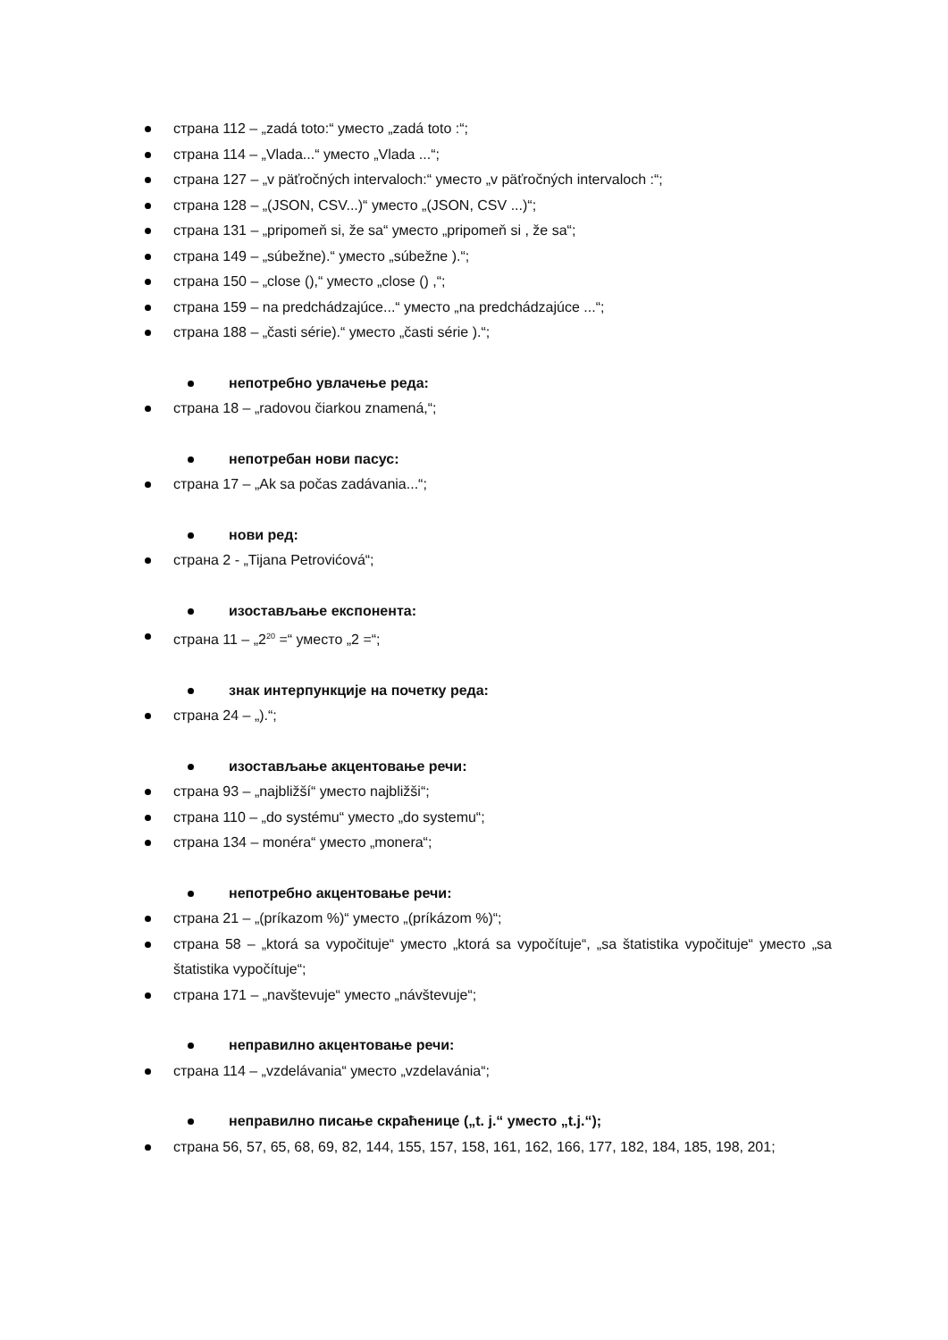страна 112 – „zadá toto:“ уместо „zadá toto :“;
страна 114 – „Vlada...“ уместо „Vlada ...“;
страна 127 – „v päťročných intervaloch:“ уместо „v päťročných intervaloch :“;
страна 128 – „(JSON, CSV...)“ уместо „(JSON, CSV ...)“;
страна 131 – „pripomeň si, že sa“ уместо „pripomeň si , že sa“;
страна 149 – „súbežne).“ уместо „súbežne ).“;
страна 150 – „close (),“ уместо „close () ,“;
страна 159 – na predchádzajúce...“ уместо „na predchádzajúce ...“;
страна 188 – „časti série).“ уместо „časti série ).“;
непотребно увлачење реда:
страна 18 – „radovou čiarkou znamená,“;
непотребан нови пасус:
страна 17 – „Ak sa počas zadávania...“;
нови ред:
страна 2 - „Tijana Petrovićová“;
изостављање експонента:
страна 11 – „2<sup>20</sup> =“ уместо „2 =“;
знак интерпункције на почетку реда:
страна 24 – „).“;
изостављање акцентовање речи:
страна 93 – „najbližší“ уместо najbližši“;
страна 110 – „do systému“ уместо „do systemu“;
страна 134 – monéra“ уместо „monera“;
непотребно акцентовање речи:
страна 21 – „(príkazom %)“ уместо „(príkázom %)“;
страна 58 – „ktorá sa vypočituje“ уместо „ktorá sa vypočítuje“, „sa štatistika vypočituje“ уместо „sa štatistika vypočítuje“;
страна 171 – „navštevuje“ уместо „návštevuje“;
неправилно акцентовање речи:
страна 114 – „vzdelávania“ уместо „vzdelavánia“;
неправилно писање скраћенице („t. j.“ уместо „t.j.“);
страна 56, 57, 65, 68, 69, 82, 144, 155, 157, 158, 161, 162, 166, 177, 182, 184, 185, 198, 201;